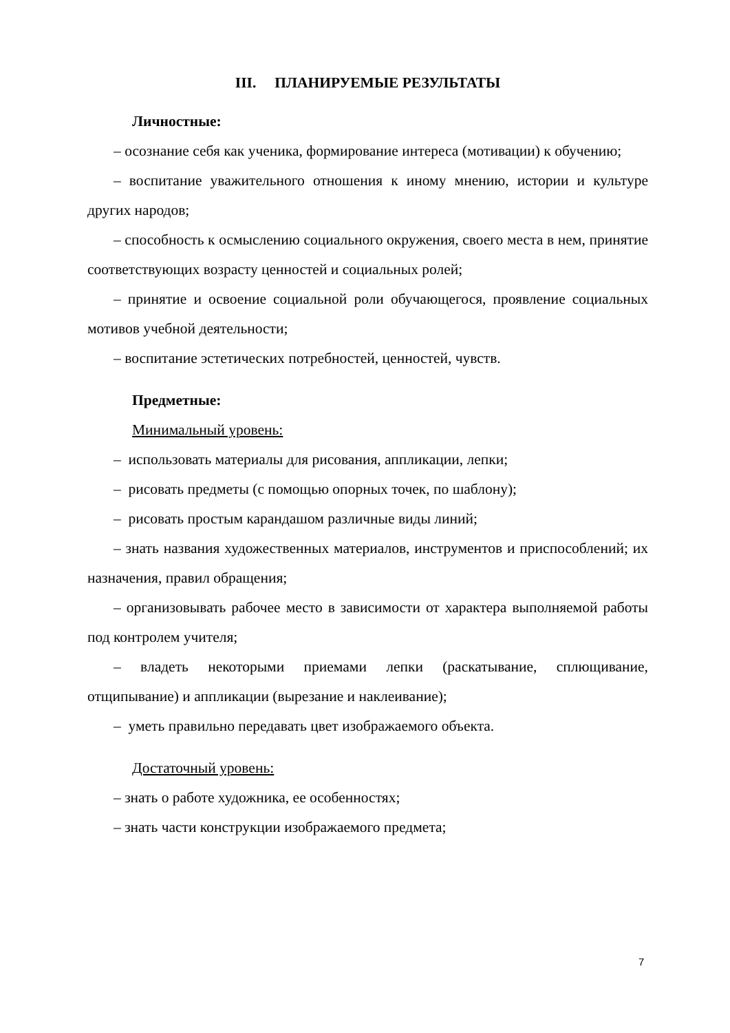III. ПЛАНИРУЕМЫЕ РЕЗУЛЬТАТЫ
Личностные:
– осознание себя как ученика, формирование интереса (мотивации) к обучению;
– воспитание уважительного отношения к иному мнению, истории и культуре других народов;
– способность к осмыслению социального окружения, своего места в нем, принятие соответствующих возрасту ценностей и социальных ролей;
– принятие и освоение социальной роли обучающегося, проявление социальных мотивов учебной деятельности;
– воспитание эстетических потребностей, ценностей, чувств.
Предметные:
Минимальный уровень:
– использовать материалы для рисования, аппликации, лепки;
– рисовать предметы (с помощью опорных точек, по шаблону);
– рисовать простым карандашом различные виды линий;
– знать названия художественных материалов, инструментов и приспособлений; их назначения, правил обращения;
– организовывать рабочее место в зависимости от характера выполняемой работы под контролем учителя;
– владеть некоторыми приемами лепки (раскатывание, сплющивание, отщипывание) и аппликации (вырезание и наклеивание);
– уметь правильно передавать цвет изображаемого объекта.
Достаточный уровень:
– знать о работе художника, ее особенностях;
– знать части конструкции изображаемого предмета;
7